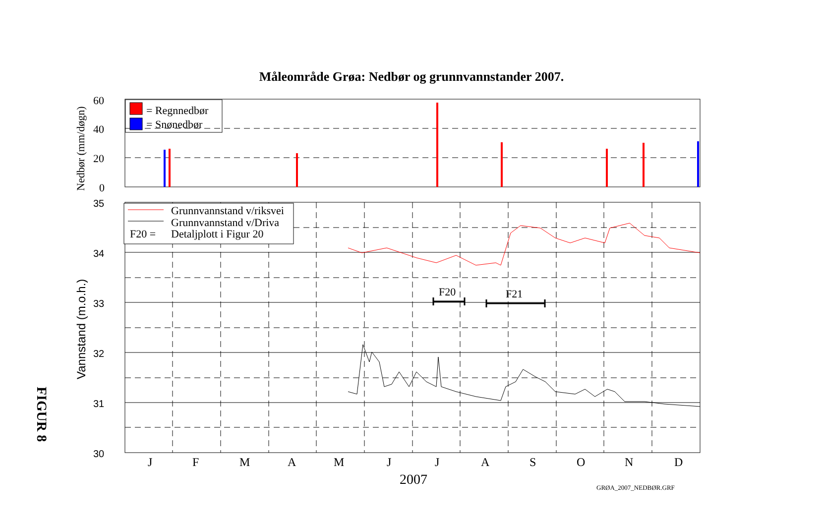Måleområde Grøa: Nedbør og grunnvannstander 2007.
FIGUR 8
= Regnnedbør
= Snønedbør
Grunnvannstand v/riksvei
Grunnvannstand v/Driva
F20 =
Detaljplott i Figur 20
F20
F21
60
40
20
0
35
34
33
32
31
30
J
F
M
A
M
J
J
A
S
O
N
D
2007
GRØA_2007_NEDBØR.GRF
Nedbør (mm/døgn)
Vannstand (m.o.h.)